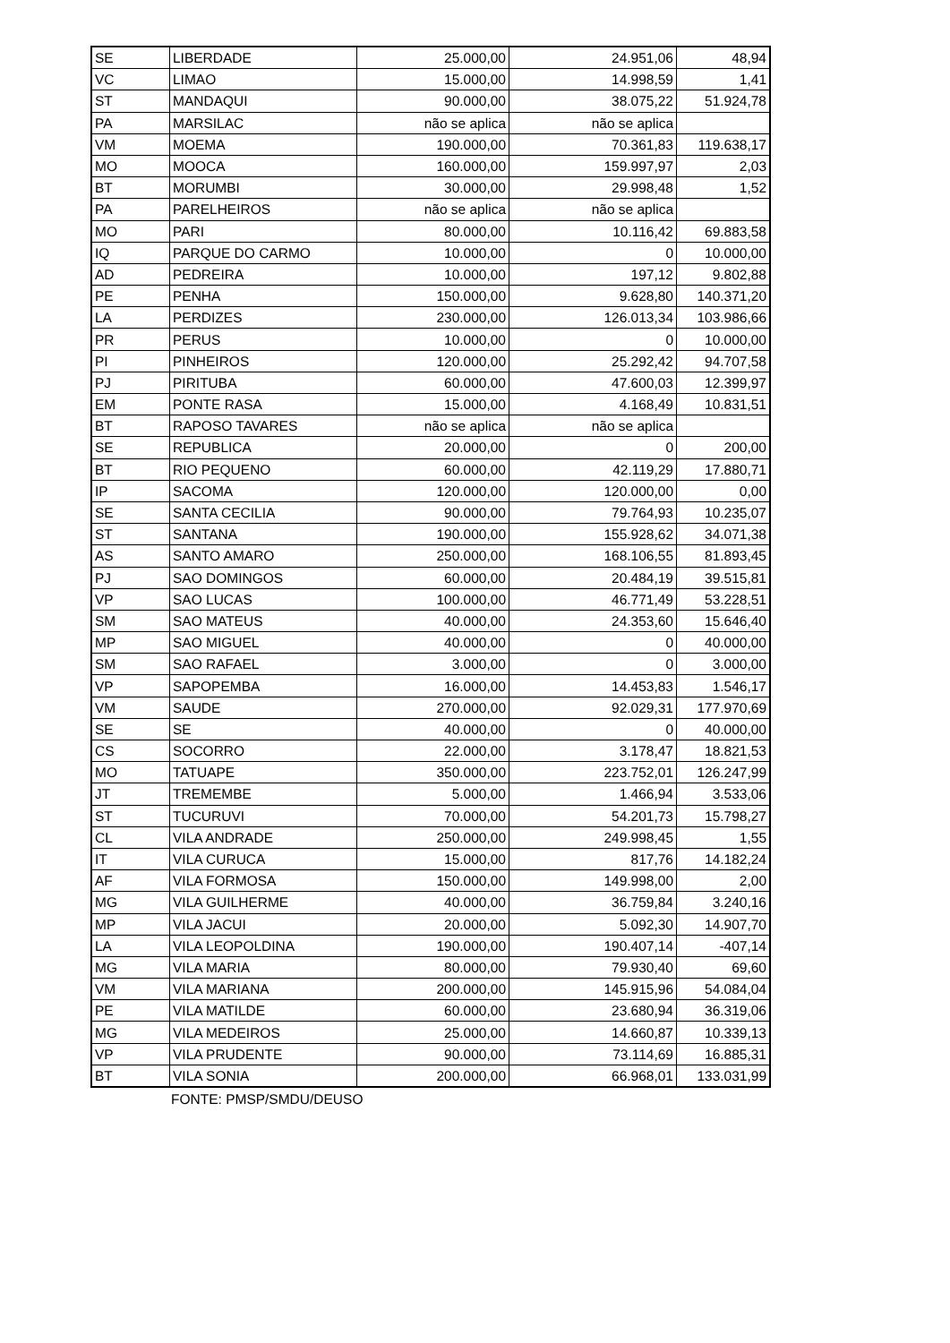| SE | LIBERDADE | 25.000,00 | 24.951,06 | 48,94 |
| VC | LIMAO | 15.000,00 | 14.998,59 | 1,41 |
| ST | MANDAQUI | 90.000,00 | 38.075,22 | 51.924,78 |
| PA | MARSILAC | não se aplica | não se aplica | |
| VM | MOEMA | 190.000,00 | 70.361,83 | 119.638,17 |
| MO | MOOCA | 160.000,00 | 159.997,97 | 2,03 |
| BT | MORUMBI | 30.000,00 | 29.998,48 | 1,52 |
| PA | PARELHEIROS | não se aplica | não se aplica | |
| MO | PARI | 80.000,00 | 10.116,42 | 69.883,58 |
| IQ | PARQUE DO CARMO | 10.000,00 | 0 | 10.000,00 |
| AD | PEDREIRA | 10.000,00 | 197,12 | 9.802,88 |
| PE | PENHA | 150.000,00 | 9.628,80 | 140.371,20 |
| LA | PERDIZES | 230.000,00 | 126.013,34 | 103.986,66 |
| PR | PERUS | 10.000,00 | 0 | 10.000,00 |
| PI | PINHEIROS | 120.000,00 | 25.292,42 | 94.707,58 |
| PJ | PIRITUBA | 60.000,00 | 47.600,03 | 12.399,97 |
| EM | PONTE RASA | 15.000,00 | 4.168,49 | 10.831,51 |
| BT | RAPOSO TAVARES | não se aplica | não se aplica | |
| SE | REPUBLICA | 20.000,00 | 0 | 200,00 |
| BT | RIO PEQUENO | 60.000,00 | 42.119,29 | 17.880,71 |
| IP | SACOMA | 120.000,00 | 120.000,00 | 0,00 |
| SE | SANTA CECILIA | 90.000,00 | 79.764,93 | 10.235,07 |
| ST | SANTANA | 190.000,00 | 155.928,62 | 34.071,38 |
| AS | SANTO AMARO | 250.000,00 | 168.106,55 | 81.893,45 |
| PJ | SAO DOMINGOS | 60.000,00 | 20.484,19 | 39.515,81 |
| VP | SAO LUCAS | 100.000,00 | 46.771,49 | 53.228,51 |
| SM | SAO MATEUS | 40.000,00 | 24.353,60 | 15.646,40 |
| MP | SAO MIGUEL | 40.000,00 | 0 | 40.000,00 |
| SM | SAO RAFAEL | 3.000,00 | 0 | 3.000,00 |
| VP | SAPOPEMBA | 16.000,00 | 14.453,83 | 1.546,17 |
| VM | SAUDE | 270.000,00 | 92.029,31 | 177.970,69 |
| SE | SE | 40.000,00 | 0 | 40.000,00 |
| CS | SOCORRO | 22.000,00 | 3.178,47 | 18.821,53 |
| MO | TATUAPE | 350.000,00 | 223.752,01 | 126.247,99 |
| JT | TREMEMBE | 5.000,00 | 1.466,94 | 3.533,06 |
| ST | TUCURUVI | 70.000,00 | 54.201,73 | 15.798,27 |
| CL | VILA ANDRADE | 250.000,00 | 249.998,45 | 1,55 |
| IT | VILA CURUCA | 15.000,00 | 817,76 | 14.182,24 |
| AF | VILA FORMOSA | 150.000,00 | 149.998,00 | 2,00 |
| MG | VILA GUILHERME | 40.000,00 | 36.759,84 | 3.240,16 |
| MP | VILA JACUI | 20.000,00 | 5.092,30 | 14.907,70 |
| LA | VILA LEOPOLDINA | 190.000,00 | 190.407,14 | -407,14 |
| MG | VILA MARIA | 80.000,00 | 79.930,40 | 69,60 |
| VM | VILA MARIANA | 200.000,00 | 145.915,96 | 54.084,04 |
| PE | VILA MATILDE | 60.000,00 | 23.680,94 | 36.319,06 |
| MG | VILA MEDEIROS | 25.000,00 | 14.660,87 | 10.339,13 |
| VP | VILA PRUDENTE | 90.000,00 | 73.114,69 | 16.885,31 |
| BT | VILA SONIA | 200.000,00 | 66.968,01 | 133.031,99 |
FONTE: PMSP/SMDU/DEUSO